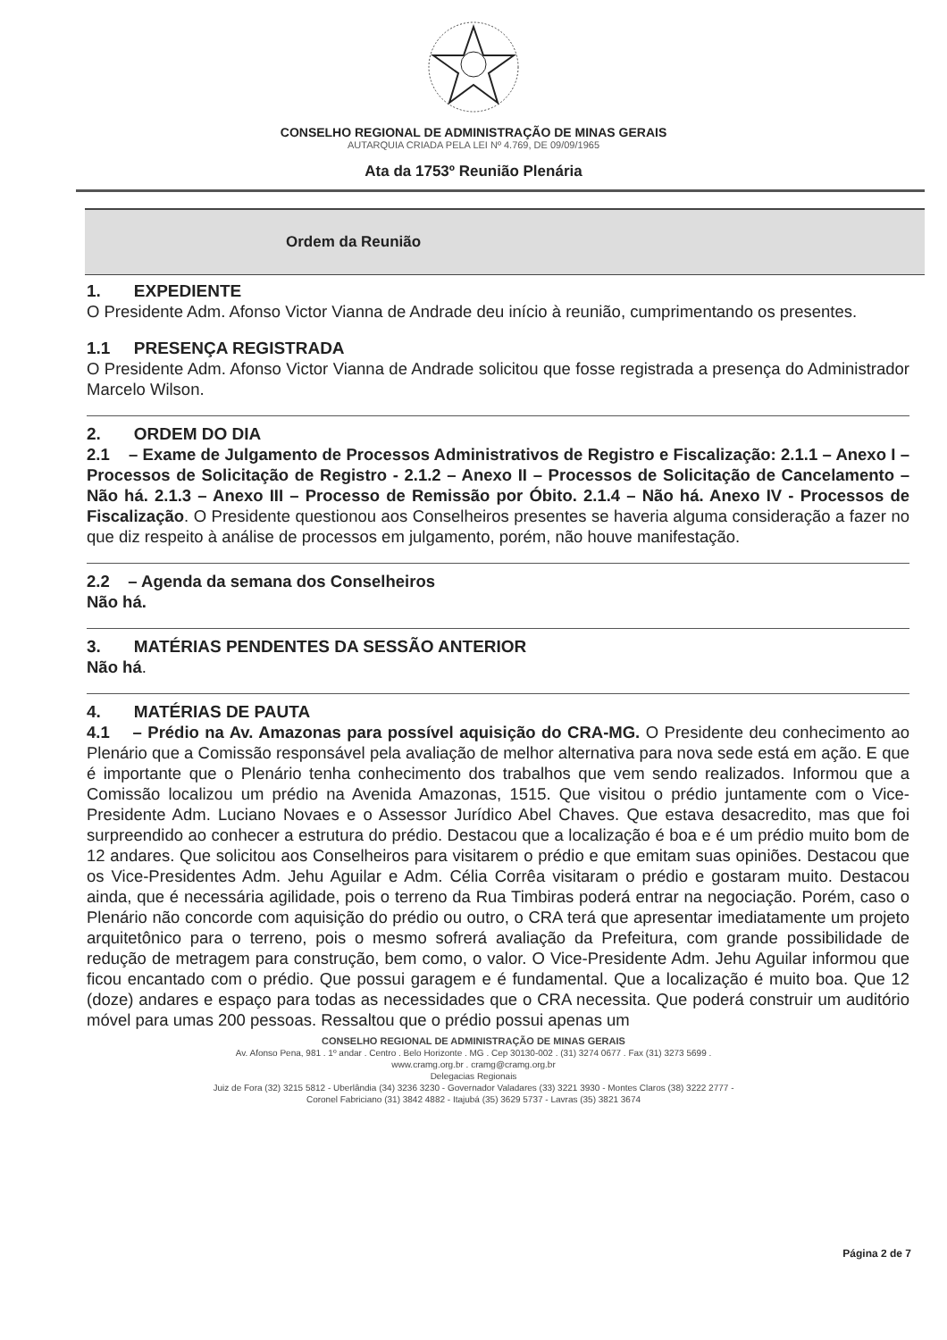CONSELHO REGIONAL DE ADMINISTRAÇÃO DE MINAS GERAIS
AUTARQUIA CRIADA PELA LEI Nº 4.769, DE 09/09/1965
Ata da 1753º Reunião Plenária
Ordem da Reunião
1. EXPEDIENTE
O Presidente Adm. Afonso Victor Vianna de Andrade deu início à reunião, cumprimentando os presentes.
1.1 PRESENÇA REGISTRADA
O Presidente Adm. Afonso Victor Vianna de Andrade solicitou que fosse registrada a presença do Administrador Marcelo Wilson.
2. ORDEM DO DIA
2.1 – Exame de Julgamento de Processos Administrativos de Registro e Fiscalização: 2.1.1 – Anexo I – Processos de Solicitação de Registro - 2.1.2 – Anexo II – Processos de Solicitação de Cancelamento – Não há. 2.1.3 – Anexo III – Processo de Remissão por Óbito. 2.1.4 – Não há. Anexo IV - Processos de Fiscalização. O Presidente questionou aos Conselheiros presentes se haveria alguma consideração a fazer no que diz respeito à análise de processos em julgamento, porém, não houve manifestação.
2.2 – Agenda da semana dos Conselheiros
Não há.
3. MATÉRIAS PENDENTES DA SESSÃO ANTERIOR
Não há.
4. MATÉRIAS DE PAUTA
4.1 – Prédio na Av. Amazonas para possível aquisição do CRA-MG. O Presidente deu conhecimento ao Plenário que a Comissão responsável pela avaliação de melhor alternativa para nova sede está em ação. E que é importante que o Plenário tenha conhecimento dos trabalhos que vem sendo realizados. Informou que a Comissão localizou um prédio na Avenida Amazonas, 1515. Que visitou o prédio juntamente com o Vice-Presidente Adm. Luciano Novaes e o Assessor Jurídico Abel Chaves. Que estava desacredito, mas que foi surpreendido ao conhecer a estrutura do prédio. Destacou que a localização é boa e é um prédio muito bom de 12 andares. Que solicitou aos Conselheiros para visitarem o prédio e que emitam suas opiniões. Destacou que os Vice-Presidentes Adm. Jehu Aguilar e Adm. Célia Corrêa visitaram o prédio e gostaram muito. Destacou ainda, que é necessária agilidade, pois o terreno da Rua Timbiras poderá entrar na negociação. Porém, caso o Plenário não concorde com aquisição do prédio ou outro, o CRA terá que apresentar imediatamente um projeto arquitetônico para o terreno, pois o mesmo sofrerá avaliação da Prefeitura, com grande possibilidade de redução de metragem para construção, bem como, o valor. O Vice-Presidente Adm. Jehu Aguilar informou que ficou encantado com o prédio. Que possui garagem e é fundamental. Que a localização é muito boa. Que 12 (doze) andares e espaço para todas as necessidades que o CRA necessita. Que poderá construir um auditório móvel para umas 200 pessoas. Ressaltou que o prédio possui apenas um
CONSELHO REGIONAL DE ADMINISTRAÇÃO DE MINAS GERAIS
Av. Afonso Pena, 981 . 1º andar . Centro . Belo Horizonte . MG . Cep 30130-002 . (31) 3274 0677 . Fax (31) 3273 5699 .
www.cramg.org.br . cramg@cramg.org.br
Delegacias Regionais
Juiz de Fora (32) 3215 5812 - Uberlândia (34) 3236 3230 - Governador Valadares (33) 3221 3930 - Montes Claros (38) 3222 2777 -
Coronel Fabriciano (31) 3842 4882 - Itajubá (35) 3629 5737 - Lavras (35) 3821 3674
Página 2 de 7